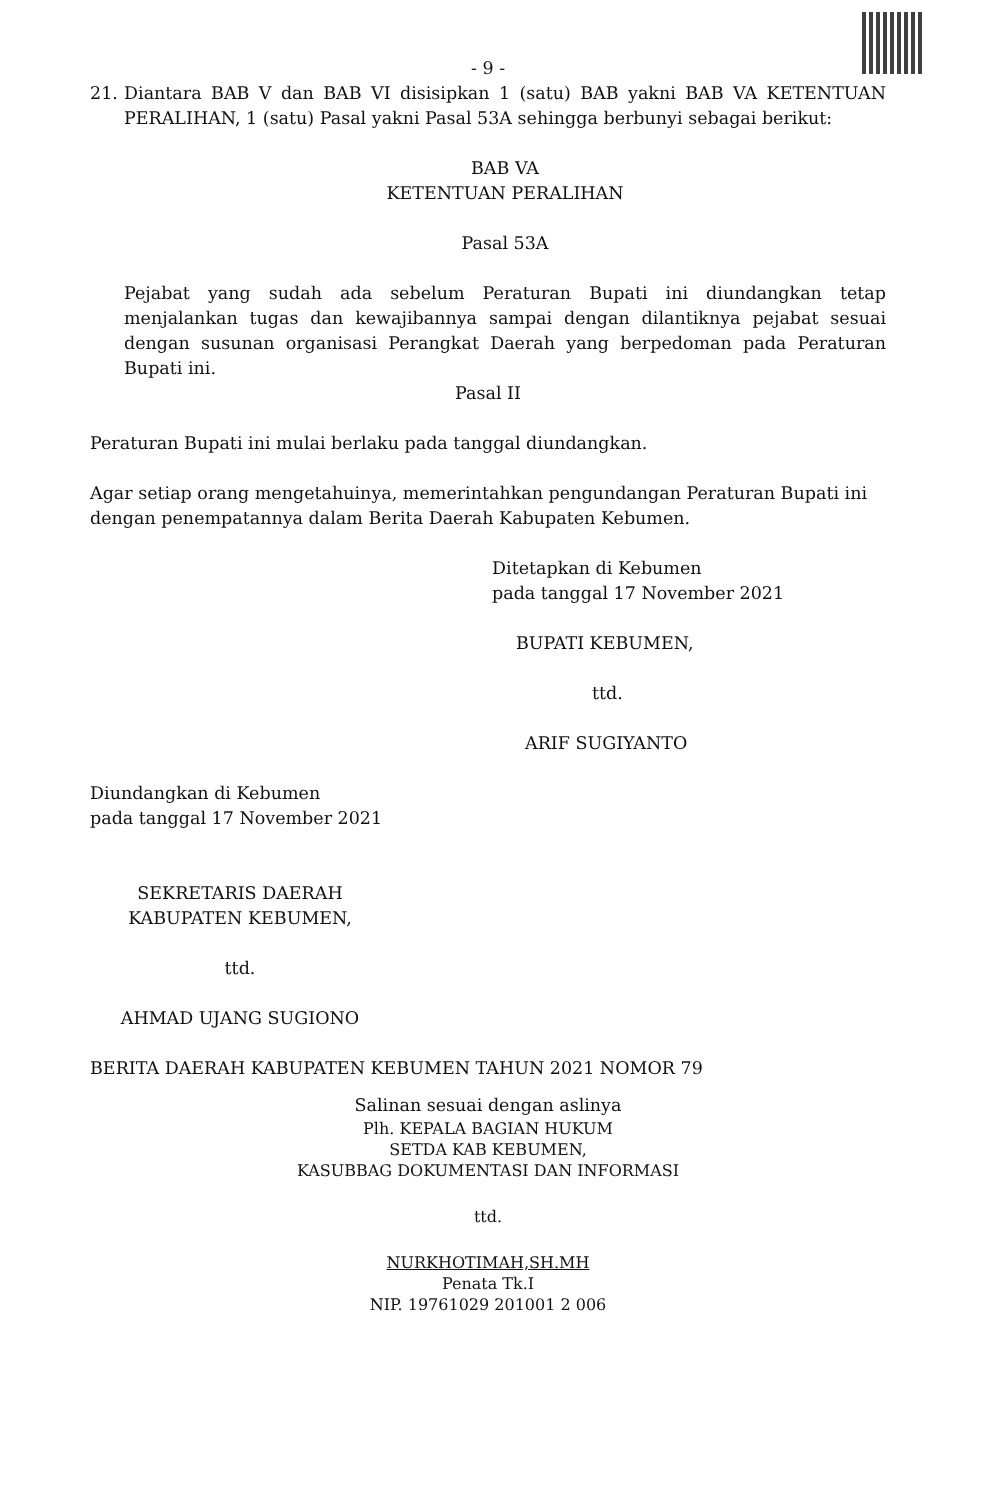- 9 -
21. Diantara BAB V dan BAB VI disisipkan 1 (satu) BAB yakni BAB VA KETENTUAN PERALIHAN, 1 (satu) Pasal yakni Pasal 53A sehingga berbunyi sebagai berikut:
BAB VA
KETENTUAN PERALIHAN
Pasal 53A
Pejabat yang sudah ada sebelum Peraturan Bupati ini diundangkan tetap menjalankan tugas dan kewajibannya sampai dengan dilantiknya pejabat sesuai dengan susunan organisasi Perangkat Daerah yang berpedoman pada Peraturan Bupati ini.
Pasal II
Peraturan Bupati ini mulai berlaku pada tanggal diundangkan.
Agar setiap orang mengetahuinya, memerintahkan pengundangan Peraturan Bupati ini dengan penempatannya dalam Berita Daerah Kabupaten Kebumen.
Ditetapkan di Kebumen
pada tanggal 17 November 2021
BUPATI KEBUMEN,
ttd.
ARIF SUGIYANTO
Diundangkan di Kebumen
pada tanggal 17 November 2021
SEKRETARIS DAERAH
KABUPATEN KEBUMEN,
ttd.
AHMAD UJANG SUGIONO
BERITA DAERAH KABUPATEN KEBUMEN TAHUN 2021 NOMOR 79
Salinan sesuai dengan aslinya
Plh. KEPALA BAGIAN HUKUM
SETDA KAB KEBUMEN,
KASUBBAG DOKUMENTASI DAN INFORMASI
ttd.
NURKHOTIMAH,SH.MH
Penata Tk.I
NIP. 19761029 201001 2 006